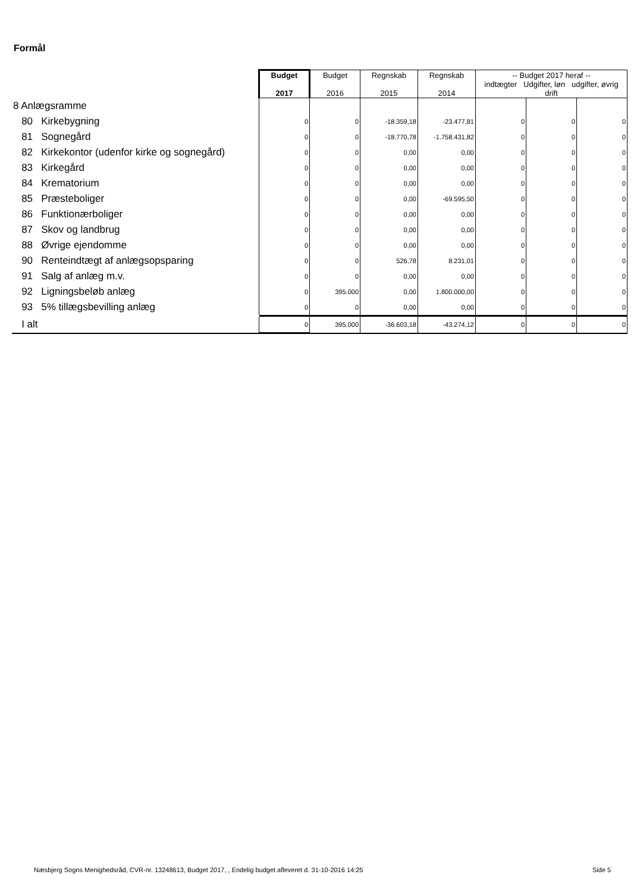Formål
| | Budget 2017 | Budget 2016 | Regnskab 2015 | Regnskab 2014 | -- Budget 2017 heraf -- indtægter Udgifter, løn udgifter, øvrig drift | | |
| 8 Anlægsramme | | | | | | | |
| 80 Kirkebygning | 0 | 0 | -18.359,18 | -23.477,81 | 0 | 0 | 0 |
| 81 Sognegård | 0 | 0 | -18.770,78 | -1.758.431,82 | 0 | 0 | 0 |
| 82 Kirkekontor (udenfor kirke og sognegård) | 0 | 0 | 0,00 | 0,00 | 0 | 0 | 0 |
| 83 Kirkegård | 0 | 0 | 0,00 | 0,00 | 0 | 0 | 0 |
| 84 Krematorium | 0 | 0 | 0,00 | 0,00 | 0 | 0 | 0 |
| 85 Præsteboliger | 0 | 0 | 0,00 | -69.595,50 | 0 | 0 | 0 |
| 86 Funktionærboliger | 0 | 0 | 0,00 | 0,00 | 0 | 0 | 0 |
| 87 Skov og landbrug | 0 | 0 | 0,00 | 0,00 | 0 | 0 | 0 |
| 88 Øvrige ejendomme | 0 | 0 | 0,00 | 0,00 | 0 | 0 | 0 |
| 90 Renteindtægt af anlægsopsparing | 0 | 0 | 526,78 | 8.231,01 | 0 | 0 | 0 |
| 91 Salg af anlæg m.v. | 0 | 0 | 0,00 | 0,00 | 0 | 0 | 0 |
| 92 Ligningsbeløb anlæg | 0 | 395.000 | 0,00 | 1.800.000,00 | 0 | 0 | 0 |
| 93 5% tillægsbevilling anlæg | 0 | 0 | 0,00 | 0,00 | 0 | 0 | 0 |
| I alt | 0 | 395.000 | -36.603,18 | -43.274,12 | 0 | 0 | 0 |
Næsbjerg Sogns Menighedsråd, CVR-nr. 13248613, Budget 2017, , Endelig budget afleveret d. 31-10-2016 14:25
Side 5